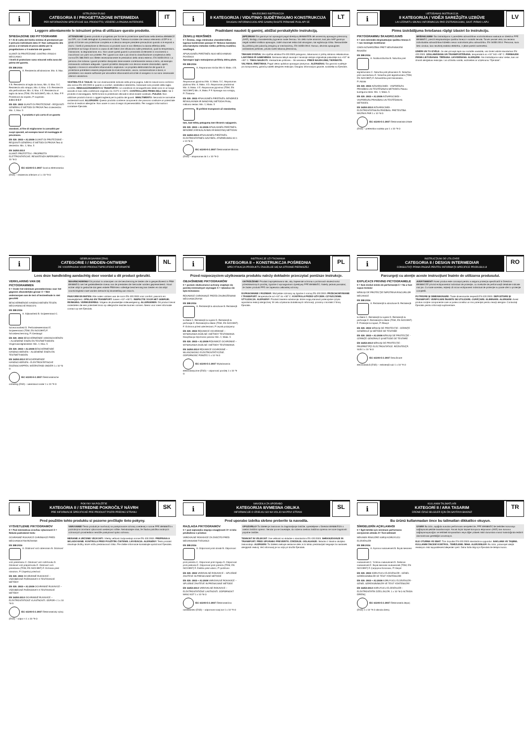i
ISTRUZIONI D'USO
CATEGORIA II / PROGETTAZIONE INTERMEDIA
PER INFORMAZIONI SPECIFICHE SUL PRODOTTO, VEDERE LA PAGINA ANTERIORE.
IT
Leggere attentamente le istruzioni prima di utilizzare questo prodotto.
SPIEGAZIONE DEI PITTOGRAMMI
0 = Al di sotto del livello minimo di prestazioni per il pericolo individuale dato X= Non sottoposto alla prova o al metodo di prova adatto per la progettazione o il materiale del guanto
GUANTI DI PROTEZIONE CONTRO I RISCHI MECCANICI
I livelli di protezione sono misurati nella zona del palmo del guanto.
EN 388:2016
A. Resistenza all'abrasione, Min. 0; Max. 4 B. Resistenza al taglio da lama, Min. 0; Max. 5 C. Resistenza allo strappo, Min. 0; Max. 4 D. Resistenza alla perforazione, Min. 0; Max. 4 E. Resistenza al taglio da lama (TDM, EN ISO13997), Min. A; Max. F F. Protezione da impatto, P=superato
A B C D E F
EN 420: 2003 GUANTI DI PROTEZIONE - REQUISITI GENERALI E METODI DI PROVA Test di destrezza: Min. 1; Max. 5
Il prodotto è più corto di un guanto standard, al fine di migliorarne la comodità per scopi speciali, ad esempio lavori di montaggio di precisione.
EN 420: 2003 + A1:2009 GUANTI DI PROTEZIONE - REQUISITI GENERALI E METODI DI PROVA Test di destrezza: Min. 1; Max. 5
EN 16350:2014
GUANTI PROTETTIVI - PROPRIETÀ ELETTROSTATICHE. RESISTENZA INFERIORE A 1 x 10 ^8 Ω
IEC 61340-5-1:2007 Scarica elettrostatica (ESD) – resistenza inferiore a 1 x 10 ^9 Ω
ATTENZIONE! Questo prodotto è progettato per fornire la protezione specificata nella direttiva 89/686/CE sui DPI, con i livelli dettagliati di prestazioni indicati. Tuttavia ricordate che nessun elemento di DPI è in grado di fornire una protezione completa e si devono sempre prendere precauzioni quando si è esposti a rischi. I livelli di prestazione si riferiscono ai prodotti nuovi e non riflettono la durata effettiva della protezione sul luogo di lavoro a causa di altri fattori che influiscono sulle prestazioni, quali la temperatura, l'abrasione, la degradazione, ecc. Non usare questi guanti in prossimità di elementi in movimento o macchinari con parti non protette. Per i guanti con due o più strati la classificazione complessiva della norma EN 388:2003 non riflette necessariamente le prestazioni dello strato esterno. EN 16350:2014: La persona che indossa i guanti protettivi dissipativi deve essere correttamente messa a terra, ad esempio indossando calzature adeguate. I guanti protettivi dissipativi non devono essere disimballati, aperti, regolati o rimossi in atmosfere infiammabili o esplosive. Le proprietà elettrostatiche dei guanti di protezione potrebbero essere pregiudicate da invecchiamento, usura, contaminazione e danni, e potrebbero non essere sufficienti per atmosfere infiammabili arricchite di ossigeno in cui sono necessarie ulteriori valutazioni.
VESTIBILITÀ E TAGLIE: Se non diversamente indicato nella prima pagina, tutte le misure sono conformi alla norma EN 420:2003 in quanto a comfort, vestibilità e destrezza. Indossare solo prodotti della taglia corretta. IMMAGAZZINAMENTO E TRASPORTO: Le condizioni di immagazzinato ideali sono in un luogo asciutto e buio nella confezione originale, tra +10°C e +30°C. CONTROLLARE PRIMA DELL'USO: Se il prodotto è danneggiato, NON fornirà la protezione ottimale e deve essere sostituito. PULIZIA: Non utilizzare prodotti chimici o oggetti taglienti per la pulizia dei guanti. SMALTIMENTO: Secondo le normative ambientali locali. ALLERGENI: Questo prodotto contiene componenti che possono costituire un potenziale rischio di reazioni allergiche. Non usare in caso di segni di ipersensibilità. Per maggiori informazioni contattare Ejendals.
i
NAUDOJIMO INSTRUKCIJA
II KATEGORIJA / VIDUTINIO SUDĖTINGUMO KONSTRUKCIJA
DAUGIAU INFORMACIJOS APIE GAMINĮ RASITE PIRMAME PUSLAPYJE
LT
Pradėdami naudoti šį gaminį, atidžiai perskaitykite instrukciją.
ŽENKLŲ REIKŠMĖS
0 = Žemiau, negu minimalus charakteristikos lygmuo konkrečiam pavojui X= Nebuvo bandytas arba bandymo metodas netiko pirštinių modeliui, medžiagai.
APSAUGINĖS PIRŠTINĖS NUO MECHANINIO POVEIKIO
Apsaugos lygis matuojamas pirštinių delnų plote.
EN 388:2016
A. Atsparumas trinčiai Min 0; Maks. 4 B. Atsparumas įpjovimui Min. 0; Maks. 5 C. Atsparumas plyšimui Min. 0; Maks. 4 D. Atsparumas pradūrimui Min. 0; Maks. 4 E. Atsparumas įpjovimui (TDM, EN ISO13997) Min. A; Maks. F F. Apsauga nuo smūgių, P=Tinkama
EN 420: 2003 APSAUGINĖS PIRŠTINĖS. BENDRIEJI REIKALAVIMAI IR BANDYMŲ METODAI Pirštų miklumo testas: Min. 1; Maks. 5
Ši pirštinė trumpesnė už standartinę tam, kad teiktų patogumą tam tikromis sąlygomis.
EN 420: 2003 + A1:2009 APSAUGINĖS PIRŠTINĖS. BENDRIEJI REIKALAVIMAI IR BANDYMŲ METODAI
EN 16350:2014 APSAUGINĖS PIRŠTINĖS. ELEKTROSTATINĖS SAVYBĖS. ATSPARUMAS IKI 1 x 10 ^8 Ω
IEC 61340-5-1:2007 Elektrostatinė iškrova (ESD) – atsparumas iki 1 x 10 ^9 Ω
ĮSPĖJIMAS! Šis gaminys turi apsaugoti pagal direktyvą 89/686/EEB dėl asmeninių apsaugos priemonių (AAP), tiksliųjų charakteristikų lygmenis rasite žemiau. Vis dėlto turite atsiminti, kad joks AAP gaminys negali suteikti visiškos apsaugos, todėl visuomet reikia būti atsargiam, kai egzistuoja rizika. Nenaudokite šių pirštinių prie judančių įrengimų ar mechanizmų. EN 16350:2014: Asmuo, dėvintis apsaugines antistatines pirštines, privalo turėti tinkamą įžeminimą.
TINKAMI DYDŽIAI. Visi dydžiai atitinka EN 420:2003 patogumo, tinkamumo ir pirštų miklumo reikalavimus. LAIKYMAS IR GABENIMAS. Geriausia laikyti sausoje ir tamsioje vietoje originalioje pakuotėje nuo +10° iki +30° C. TINKA NAUDOTI. Vienkartinės pirštinės – 36 mėnesius. PRIEŠ NAUDOJIMĄ TIKRINKITE. VALYMAS. IŠMETIMAS. Pagal vietos aplinkos apsaugos įstatymus. ALERGENAI. Šio gaminio sudėtyje yra komponentų, galinčių sukelti alergines reakcijas. Daugiau informacijos gausite, susisiekę su Ejendals.
i
LIETOŠANAS INSTRUKCIJA
II KATEGORIJA / VIDĒJI SAREŽĢĪTA UZBŪVE
LAI UZZINĀTU SĪKĀKU INFORMĀCIJU PAR IZSTRĀDĀJUMU, SKAT. PIRMO LAPU
LV
Pirms izstrādājuma lietošanas rūpīgi izlasiet šo instrukciju.
PIKTOGRAMMU SKAIDROJUMS
0 = zem minimālā ekspluatācijas īpašību līmeņa X = nav iesniegts testēšanai
CIMDI AIZSARDZĪBAI PRET MEHĀNISKIEM RISKIEM
EN 388:2016
A. Nodilumizturība B. Noturība pret iegriezumiem C. Noturība pret plīsumiem D. Noturība pret caurduršanu E. Noturība pret iegriezumiem (TDM, EN ISO13997) F. Aizsardzība pret triecieniem, P=Atbilst
EN 420: 2003 AIZSARGCIMDI - VISPĀRĪGĀS PRASĪBAS UN TESTĒŠANAS METODES Pirkstu kustīguma tests: Min. 1; Maks. 5
EN 420: 2003 + A1:2009 AIZSARGCIMDI - VISPĀRĪGĀS PRASĪBAS UN TESTĒŠANAS METODES
EN 16350:2014 AIZSARGCIMDI - ELEKTROSTATISKĀS ĪPAŠĪBAS. PRETESTĪBA MAZĀKA PAR 1 x 10 ^8 Ω
IEC 61340-5-1:2007 Elektrostatiskā izlāde (ESD) – pretestība mazāka par 1 x 10 ^9 Ω
BRĪDINĀJUMS! Šis izstrādājums ir paredzēts aizsardzības nodrošināšanai saskaņā ar direktīvu PPE 89/686/EC, precīzi ekspluatācijas īpašību līmeņi ir norādīti zemāk. Tomēr ņemiet vērā, ka neviens individuālās aizsardzības līdzeklis nevar nodrošināt pilnu aizsardzību. EN 16350:2014: Personai, kura lieto cimdus, kas neuzkrāj statisko elektrību, ir jābūt pareizi sazemētai.
IZMĒRI UN TO IZVĒLE: Ja vien pirmajā lapā nav norādīts savādāk, visi izmēri atbilst standartam EN 420:2003. UZGLABĀŠANA UN TRANSPORTĒŠANA: temperatūrā no +10° līdz +30° C. PĀRBAUDE PIRMS LIETOŠANAS. TĪRĪŠANA. LIKVIDĒŠANA. ALERĢĒNI: Sīs izstrādājums satur vielas, kas var izraisīt alerģiskas reakcijas. Lai uzzinātu vairāk, sazinieties ar uzņēmumu "Ejendals".
i
GEBRUIKSAANWIJZING
CATEGORIE I / MIDDEN-ONTWERP
ZIE VOORPAGINA VOOR PRODUCTSPECIFIEKE INFORMATIE
NL
Lees deze handleiding aandachtig door voordat u dit product gebruikt.
VERKLARING VAN DE PICTOGRAMMEN
0 = Onder het minimum prestatieniveau voor het gegeven afzonderlijke gevaar X = Niet onderworpen aan de test of testmethode is niet geschikt
BESCHERMENDE HANDSCHOENEN TEGEN MECHANISCHE RISICO'S
EN 388:2016
A. Slijtvastheid B. Snijweerstand C. Scheurvastheid D. Perforatieweerstand E. Snijweerstand (TDM, EN ISO13997) F. Schokbescherming, P=Geslaagd
EN 420: 2003 BESCHERMENDE HANDSCHOENEN – ALGEMENE EISEN EN TESTMETHODEN Vingervaardigheidstest: Min. 1; Max. 5
EN 420: 2003 + A1:2009 BESCHERMENDE HANDSCHOENEN – ALGEMENE EISEN EN TESTMETHODEN
EN 16350:2014 BESCHERMENDE HANDSCHOENEN - ELEKTROSTATISCHE EIGENSCHAPPEN. WEERSTAND ONDER 1 x 10 ^8 Ω
IEC 61340-5-1:2007 Elektrostatische ontlading (ESD) – weerstand onder 1 x 10 ^9 Ω
WAARSCHUWING! Dit product is ontworpen om de bescherming te bieden die is gespecificeerd in PBM 89/686/EG met het gedetailleerde niveau van de prestaties die hieronder worden gepresenteerd. Houd echter altijd in gedachte dat geen enkele PBM-item volledige bescherming kan bieden en dat altijd voorzichtigheid moet worden betracht bij blootstelling aan risico's.
PASVORM EN MATEN: Alle maten voldoen aan de norm EN 420:2003 voor comfort, pasvorm en beweeglijkheid. OPSLAG EN TRANSPORT: tussen +10°-+30°C. INSPECTIE VOOR HET GEBRUIK. REINIGING. VERWIJDERING: Volgens de plaatselijke milieuwetgeving. ALLERGENEN: Dit product bevat onderdelen die een potentieel risico op allergische reacties kunnen vormen. Neem voor meer informatie contact op met Ejendals.
i
INSTRUKCJE UŻYTKOWANIA
KATEGORIA II – KONSTRUKCJA POŚREDNIA
SPECYFIKACJA PRODUKTU ZNAJDUJE SIĘ NA STRONIE PIERWSZEJ
PL
Przed rozpoczęciem użytkowania produktu należy dokładnie przeczytać poniższe instrukcje.
OBJAŚNIENIE PIKTOGRAMÓW
0 = poziom skuteczności ochrony znajduje się poniżej minimalnych wymagań X = rękawica nie była testowana
RĘKAWICE CHRONIĄCE PRZED ZAGROŻENIAMI MECHANICZNYMI
EN 388:2016
A. Rezistenţă la abraziune B. Rezistenţă la tăiere C. Rezistenţă la rupere D. Rezistenţă la perforaţie E. Rezistenţă la tăiere (TDM, EN ISO13997) F. Ochrona przed uderzeniami, P=wynik pozytywny
EN 420: 2003 RĘKAWICE OCHRONNE – WYMAGANIA OGÓLNE I METODY TESTOWANIA Klasyfikacja zręczności palców: Min. 1; Maks. 5
EN 420: 2003 + A1:2009 RĘKAWICE OCHRONNE – WYMAGANIA OGÓLNE I METODY TESTOWANIA
EN 16350:2014 RĘKAWICE OCHRONNE – WŁAŚCIWOŚCI ELEKTROSTATYCZNE. ODPORNOŚĆ PONIŻEJ 1 x 10 ^8 Ω
IEC 61340-5-1:2007 Wyładowania elektrostatyczne (ESD) – odporność poniżej 1 x 10 ^9 Ω
OSTRZEŻENIE! Produkt zaprojektowano tak, aby zapewniał ochronę o poziomach skuteczności przedstawionych poniżej, zgodnie z wymaganiami dyrektywy PPE 89/686/EC. Należy jednak pamiętać, że żaden produkt PPE nie zapewnia całkowitej ochrony.
DOPASOWANIE I ROZMIAR: Wszystkie rozmiary są zgodne z normą EN 420:2003. PRZECHOWYWANIE I TRANSPORT: temperaturze od +10° do +30° C. KONTROLA PRZED UŻYCIEM. CZYSZCZENIE. UTYLIZACJA. ALERGENY: Produkt zawiera substancje, które mogą stanowić potencjalne ryzyko wywołania reakcji alergicznej. W celu uzyskania dodatkowych informacji, prosimy o kontakt z firmą Ejendals.
i
INSTRUCŢIUNI DE UTILIZARE
CATEGORIA II / DESIGN INTERMEDIAR
CONSULTAŢI PRIMA PAGINĂ PENTRU INFORMAŢII SPECIFICE PRODUSULUI
RO
Parcurgeţi cu atenţie aceste instrucţiuni înainte de utilizarea produsului.
EXPLICAŢII PRIVIND PICTOGRAMELE
0 = Sub nivelul minim de performanţă X = Nu a fost supus testului
MĂNUŞI DE PROTECŢIE ÎMPOTRIVA RISCURILOR MECANICE
EN 388:2016
A. Rezistenţă la abraziune B. Rezistenţă la tăiere C. Rezistenţă la rupere D. Rezistenţă la perforaţie E. Rezistenţă la tăiere (TDM, EN ISO13997) F. Protecţie la impact, P=Reuşit
EN 420: 2003 MĂNUŞI DE PROTECŢIE - CERINŢE GENERALE ŞI METODE DE TESTARE
EN 420: 2003 + A1:2009 MĂNUŞI DE PROTECŢIE - CERINŢE GENERALE ŞI METODE DE TESTARE
EN 16350:2014 MĂNUŞI DE PROTECŢIE - PROPRIETĂŢI ELECTROSTATICE. REZISTENŢĂ SUB 1 x 10 ^8 Ω
IEC 61340-5-1:2007 Descărcare electrostatică (ESD) – rezistenţă sub 1 x 10 ^9 Ω
AVERTISMENT! Acest produs este conceput pentru a asigura protecţia specificată în Directiva 89/686/CEE privind echipamentul individual de protecţie, cu nivelurile de performanţă detaliate indicate mai jos. Cu toate acestea, reţineţi că niciun echipament individual de protecţie nu poate oferi o protecţie completă.
POTRIVIRE ŞI DIMENSIONARE: Toate dimensiunile respectă EN 420:2003. DEPOZITARE ŞI TRANSPORT. VERIFICARE ÎNAINTE DE UTILIZARE. CURĂŢARE. ELIMINARE. ALERGENI: Acest produs conţine componente care ar putea constitui un risc potenţial pentru reacţii alergice. Contactaţi Ejendals pentru informaţii suplimentare.
i
POKYNY NA POUŽITIE
KATEGÓRIA II / STREDNE POKROČILÝ NÁVRH
PRE INFORMÁCIE ŠPECIFICKÉ PRE PRODUKT POZRI PREDNÚ STRANU
SK
Pred použitím tohto produktu si pozorne prečítajte tieto pokyny.
VYSVETLENIE PIKTOGRAMOV
0 = Pod minimálnou úrovňou výkonnosti X = Nebolo podrobené testu
OCHRANNÉ RUKAVICE CHRÁNIACE PRED MECHANICKÝMI RIZIKAMI
EN 388:2016
A. Odolnosť voči odreninám B. Odolnosť voči prerezaniu C. Odolnosť voči roztrhnutiu D. Odolnosť voči prepichnutiu E. Odolnosť voči prerezaniu (TDM, EN ISO13997) F. Ochrana pred nárazom, P=Úspešný priechod
EN 420: 2003 OCHRANNÉ RUKAVICE – VŠEOBECNÉ POŽIADAVKY A TESTOVACIE METÓDY
EN 420: 2003 + A1:2009 OCHRANNÉ RUKAVICE – VŠEOBECNÉ POŽIADAVKY A TESTOVACIE METÓDY
EN 16350:2014 OCHRANNÉ RUKAVICE – ELEKTROSTATICKÉ VLASTNOSTI. ODPOR < 1 x 10 ^8 Ω
IEC 61340-5-1:2007 Elektrostatický výboj (ESD) – odpor < 1 x 10 ^9 Ω
VAROVANIE! Tento produkt je navrhnutý na poskytovanie ochrany uvedenej v norme PPE 89/686/ES s podrobnými úrovňami výkonnosti uvedenými nižšie. Nezabúdajte však, že žiadna položka osobných ochranných prostriedkov nemôže poskytovať úplnú ochranu.
MERANIE A URČENIE VEĽKOSTI: Všetky veľkosti zodpovedajú norme EN 420:2003. PREPRAVA A SKLADOVANIE. KONTROLA PRED POUŽITÍM. ČISTENIE. LIKVIDÁCIA. ALERGÉNY: Tento produkt obsahuje zložky, ktoré môžu predstavovať riziko. Pre ďalšie informácie kontaktujte spoločnosť Ejendals.
i
NAVODILA ZA UPORABO
KATEGORIJA II/VMESNA OBLIKA
INFORMACIJE O IZDELKU SO NA VOLJO NA PRVI STRANI
SL
Pred uporabo izdelka skrbno preberite ta navodila.
RAZLAGA PIKTOGRAMOV
0 = pod najmanjšo stopnjo zmogljivosti X= ni bilo predloženo v preskus
VAROVALNE ROKAVICE ZA ZAŠČITO PRED MEHANSKIMI TVEGANJI
EN 388:2016
A. Odpornost proti obrabi B. Odpornost proti prerezu C. Odpornost proti trganju D. Odpornost proti prebodu E. Odpornost proti prerezu (TDM, EN ISO13997) F. Zaščita pred udarci, P=pozitivno
EN 420: 2003 VAROVALNE ROKAVICE – SPLOŠNE ZAHTEVE IN PRESKUSNE METODE
EN 420: 2003 + A1:2009 VAROVALNE ROKAVICE – SPLOŠNE ZAHTEVE IN PRESKUSNE METODE
EN 16350:2014 VAROVALNE ROKAVICE – ELEKTROSTATIČNE LASTNOSTI. ODPORNOST MANJ KOT 1 x 10 ^8 Ω
IEC 61340-5-1:2007 Elektrostatična razelektritev (ESD) – odpornost manj kot 1 x 10 ^9 Ω
OPOZORILO! Ta izdelek je zasnovan za zagotavljanje zaščite, opredeljene v Direktivi 89/686/EGS o osebni zaščitni opremi. Vendar pa se zavedajte, da nobena osebna zaščitna oprema ne more zagotoviti popolne zaščite.
TESNOST IN VELIKOST: Vse velikosti so skladne s standardom EN 420:2003. SHRANJEVANJE IN TRANSPORT. PRED UPORABO PREVERITE. ČIŠČENJE. ODLAGANJE: Skladno z lokalno okoljsko zakonodajo. ALERGENI: Ta izdelek vsebuje sestavne dele, ki bi lahko predstavljali tveganje za nastanek alergijskih reakcij. Več informacij je na voljo pri družbi Ejendals.
i
KULLANIM TALİMATLARI
KATEGORİ II / ARA TASARIM
ÜRÜNE ÖZGÜ BİLGİLER İÇİN ÖN SAYFAYA BAKINIZ
TR
Bu ürünü kullanmadan önce bu talimatları dikkatlice okuyun.
SİMGELERİN AÇIKLAMASI
0 = İlgili tehlike için minimum performans seviyesinin altında X= Test edilmedi
MEKANİK RİSKLERE KARŞI KORUYUCU ELDİVENLER
EN 388:2016
A. Aşınma mukavemeti B. Bıçak kesmesi mukavemeti C. Yırtılma mukavemeti D. Delinme mukavemeti E. Bıçak kesmesi mukavemeti (TDM, EN ISO13997) F. Çarpışma Koruması, P=Geçer
EN 420: 2003 KORUYUCU ELDİVENLER - GENEL GEREKSİNİMLER VE TEST YÖNTEMLERİ
EN 420: 2003 + A1:2009 KORUYUCU ELDİVENLER - GENEL GEREKSİNİMLER VE TEST YÖNTEMLERİ
EN 16350:2014 KORUYUCU ELDİVENLER - ELEKTROSTATİK ÖZELLİKLER. 1 x 10 ^8 Ω ALTINDA DİRENÇ
IEC 61340-5-1:2007 Elektrostatik deşarj (ESD) 1 x 10 ^9 Ω altında direnç
UYARI! Bu ürün, aşağıda sunulan performans seviyeleri ile, PPE 89/686/EC'de belirtilen korumayı sağlayacak şekilde tasarlanmıştır. Ancak hiçbir kişisel koruyucu ekipmanın (KKE) tam koruma sağlayamayacağını ve tehlikeli kimyasallara veya diğer yüksek riskli durumlara maruz kalındığında tedbirli davranılması gerektiğini unutmayın.
ELE OTURMA VE EBAT: Tüm boyutlar EN 420:2003 standardına uygundur. SAKLAMA VE TAŞIMA. KULLANIM ÖNCESİ KONTROL. TEMİZLEME. İMHA. ALERJENLER: Bu ürün, potansiyel alerjik reaksiyon riski taşıyabilecek bileşenler içerir. Daha fazla bilgi için Ejendals ile iletişim kurun.